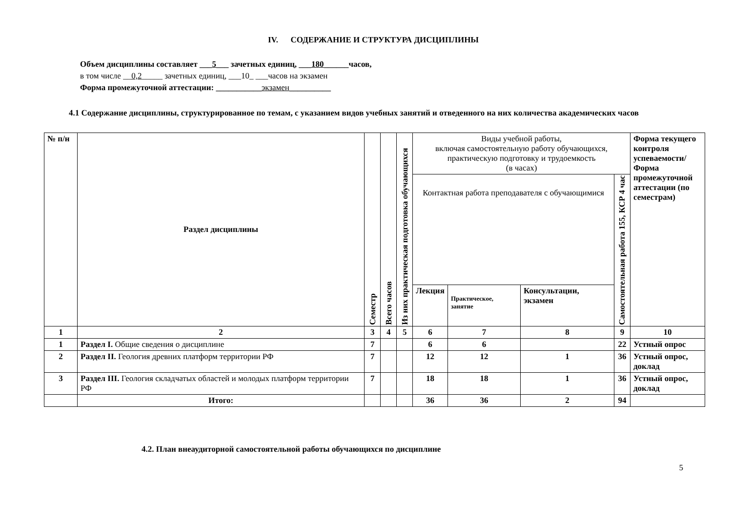IV. СОДЕРЖАНИЕ И СТРУКТУРА ДИСЦИПЛИНЫ
Объем дисциплины составляет ___5___ зачетных единиц, ___180______часов,
в том числе __0,2_____ зачетных единиц, ___10_ ___часов на экзамен
Форма промежуточной аттестации: ___________экзамен__________
4.1 Содержание дисциплины, структурированное по темам, с указанием видов учебных занятий и отведенного на них количества академических часов
| № п/н | Раздел дисциплины | Семестр | Всего часов | Из них практическая подготовка обучающихся | Виды учебной работы, включая самостоятельную работу обучающихся, практическую подготовку и трудоемкость (в часах) | | | | Форма текущего контроля успеваемости/ Форма промежуточной аттестации (по семестрам) |
| --- | --- | --- | --- | --- | --- | --- | --- | --- | --- |
| | | | | | Контактная работа преподавателя с обучающимися | | | Самостоятельная работа 155, КСР 4 час | |
| | | | | | Лекция | Практическое, занятие | Консультации, экзамен | | |
| 1 | 2 | 3 | 4 | 5 | 6 | 7 | 8 | 9 | 10 |
| 1 | Раздел I. Общие сведения о дисциплине | 7 | | | 6 | 6 | | 22 | Устный опрос |
| 2 | Раздел II. Геология древних платформ территории РФ | 7 | | | 12 | 12 | 1 | 36 | Устный опрос, доклад |
| 3 | Раздел III. Геология складчатых областей и молодых платформ территории РФ | 7 | | | 18 | 18 | 1 | 36 | Устный опрос, доклад |
| | Итого: | | | | 36 | 36 | 2 | 94 | |
4.2. План внеаудиторной самостоятельной работы обучающихся по дисциплине
5